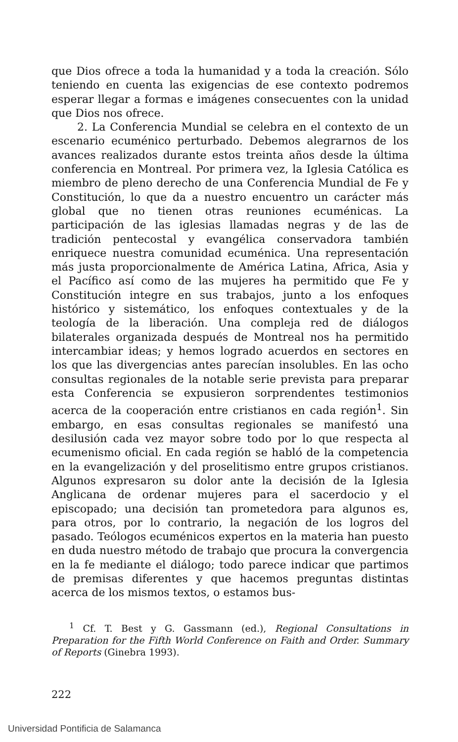que Dios ofrece a toda la humanidad y a toda la creación. Sólo teniendo en cuenta las exigencias de ese contexto podremos esperar llegar a formas e imágenes consecuentes con la unidad que Dios nos ofrece.
2. La Conferencia Mundial se celebra en el contexto de un escenario ecuménico perturbado. Debemos alegrarnos de los avances realizados durante estos treinta años desde la última conferencia en Montreal. Por primera vez, la Iglesia Católica es miembro de pleno derecho de una Conferencia Mundial de Fe y Constitución, lo que da a nuestro encuentro un carácter más global que no tienen otras reuniones ecuménicas. La participación de las iglesias llamadas negras y de las de tradición pentecostal y evangélica conservadora también enriquece nuestra comunidad ecuménica. Una representación más justa proporcionalmente de América Latina, Africa, Asia y el Pacífico así como de las mujeres ha permitido que Fe y Constitución integre en sus trabajos, junto a los enfoques histórico y sistemático, los enfoques contextuales y de la teología de la liberación. Una compleja red de diálogos bilaterales organizada después de Montreal nos ha permitido intercambiar ideas; y hemos logrado acuerdos en sectores en los que las divergencias antes parecían insolubles. En las ocho consultas regionales de la notable serie prevista para preparar esta Conferencia se expusieron sorprendentes testimonios acerca de la cooperación entre cristianos en cada región<sup>1</sup>. Sin embargo, en esas consultas regionales se manifestó una desilusión cada vez mayor sobre todo por lo que respecta al ecumenismo oficial. En cada región se habló de la competencia en la evangelización y del proselitismo entre grupos cristianos. Algunos expresaron su dolor ante la decisión de la Iglesia Anglicana de ordenar mujeres para el sacerdocio y el episcopado; una decisión tan prometedora para algunos es, para otros, por lo contrario, la negación de los logros del pasado. Teólogos ecuménicos expertos en la materia han puesto en duda nuestro método de trabajo que procura la convergencia en la fe mediante el diálogo; todo parece indicar que partimos de premisas diferentes y que hacemos preguntas distintas acerca de los mismos textos, o estamos bus-
<sup>1</sup> Cf. T. Best y G. Gassmann (ed.), Regional Consultations in Preparation for the Fifth World Conference on Faith and Order. Summary of Reports (Ginebra 1993).
222
Universidad Pontificia de Salamanca